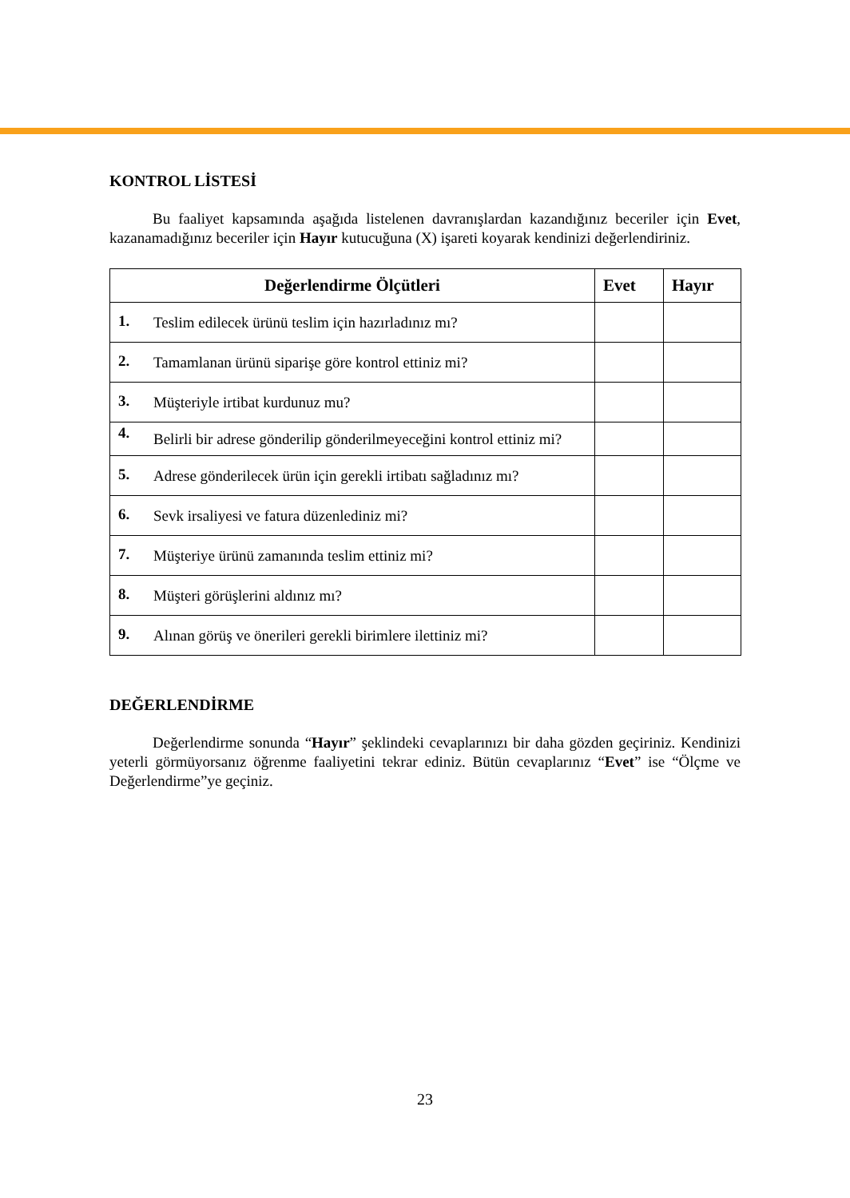KONTROL LİSTESİ
Bu faaliyet kapsamında aşağıda listelenen davranışlardan kazandığınız beceriler için Evet, kazanamadığınız beceriler için Hayır kutucuğuna (X) işareti koyarak kendinizi değerlendiriniz.
| Değerlendirme Ölçütleri | | Evet | Hayır |
| --- | --- | --- | --- |
| 1. | Teslim edilecek ürünü teslim için hazırladınız mı? | | |
| 2. | Tamamlanan ürünü siparişe göre kontrol ettiniz mi? | | |
| 3. | Müşteriyle irtibat kurdunuz mu? | | |
| 4. | Belirli bir adrese gönderilip gönderilmeyeceğini kontrol ettiniz mi? | | |
| 5. | Adrese gönderilecek ürün için gerekli irtibatı sağladınız mı? | | |
| 6. | Sevk irsaliyesi ve fatura düzenlediniz mi? | | |
| 7. | Müşteriye ürünü zamanında teslim ettiniz mi? | | |
| 8. | Müşteri görüşlerini aldınız mı? | | |
| 9. | Alınan görüş ve önerileri gerekli birimlere ilettiniz mi? | | |
DEĞERLENDİRME
Değerlendirme sonunda “Hayır” şeklindeki cevaplarınızı bir daha gözden geçiriniz. Kendinizi yeterli görmüyorsanız öğrenme faaliyetini tekrar ediniz. Bütün cevaplarınız “Evet” ise “Ölçme ve Değerlendirme”ye geçiniz.
23